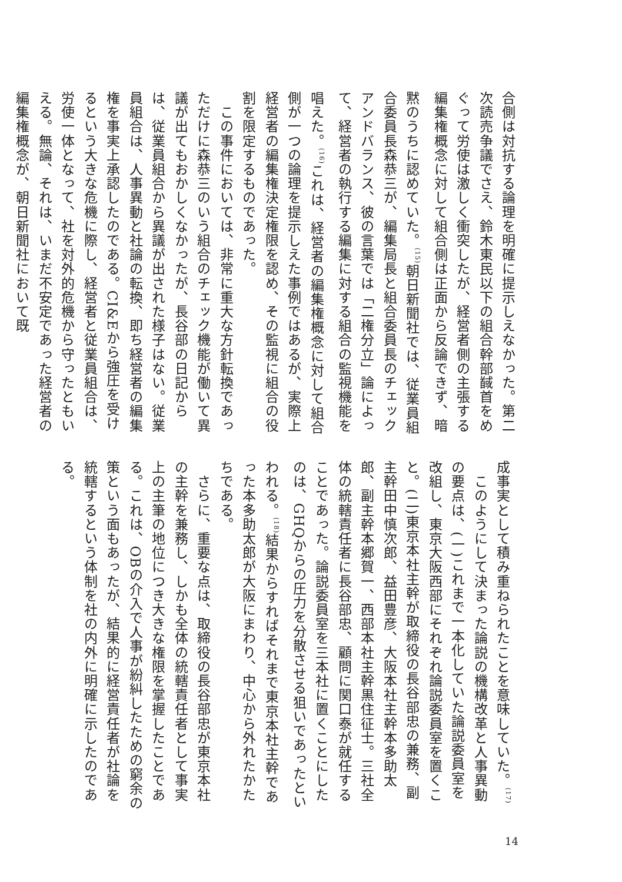合側は対抗する論理を明確に提示しえなかった。第二次読売争議でさえ、鈴木東民以下の組合幹部馘首をめぐって労使は激しく衝突したが、経営者側の主張する編集権概念に対して組合側は正面から反論できず、暗黙のうちに認めていた。<sup>(15)</sup>朝日新聞社では、従業員組合委員長森恭三が、編集局長と組合委員長のチェックアンドバランス、彼の言葉では「二権分立」論によって、経営者の執行する編集に対する組合の監視機能を唱えた。<sup>(16)</sup>これは、経営者の編集権概念に対して組合側が一つの論理を提示しえた事例ではあるが、実際上経営者の編集権決定権限を認め、その監視に組合の役割を限定するものであった。
　この事件においては、非常に重大な方針転換であっただけに森恭三のいう組合のチェック機能が働いて異議が出てもおかしくなかったが、長谷部の日記からは、従業員組合から異議が出された様子はない。従業員組合は、人事異動と社論の転換、即ち経営者の編集権を事実上承認したのである。CI&Eから強圧を受けるという大きな危機に際し、経営者と従業員組合は、労使一体となって、社を対外的危機から守ったともいえる。無論、それは、いまだ不安定であった経営者の編集権概念が、朝日新聞社において既
成事実として積み重ねられたことを意味していた。<sup>(17)</sup>
　このようにして決まった論説の機構改革と人事異動の要点は、(一)これまで一本化していた論説委員室を改組し、東京大阪西部にそれぞれ論説委員室を置くこと。(二)東京本社主幹が取締役の長谷部忠の兼務、副主幹田中慎次郎、益田豊彦、大阪本社主幹本多助太郎、副主幹本郷賀一、西部本社主幹黒住征士。三社全体の統轄責任者に長谷部忠、顧問に関口泰が就任することであった。論説委員室を三本社に置くことにしたのは、GHQからの圧力を分散させる狙いであったといわれる。<sup>(18)</sup>結果からすればそれまで東京本社主幹であった本多助太郎が大阪にまわり、中心から外れたかたちである。
　さらに、重要な点は、取締役の長谷部忠が東京本社の主幹を兼務し、しかも全体の統轄責任者として事実上の主筆の地位につき大きな権限を掌握したことである。これは、OBの介入で人事が紛糾したための窮余の策という面もあったが、結果的に経営責任者が社論を統轄するという体制を社の内外に明確に示したのである。
14